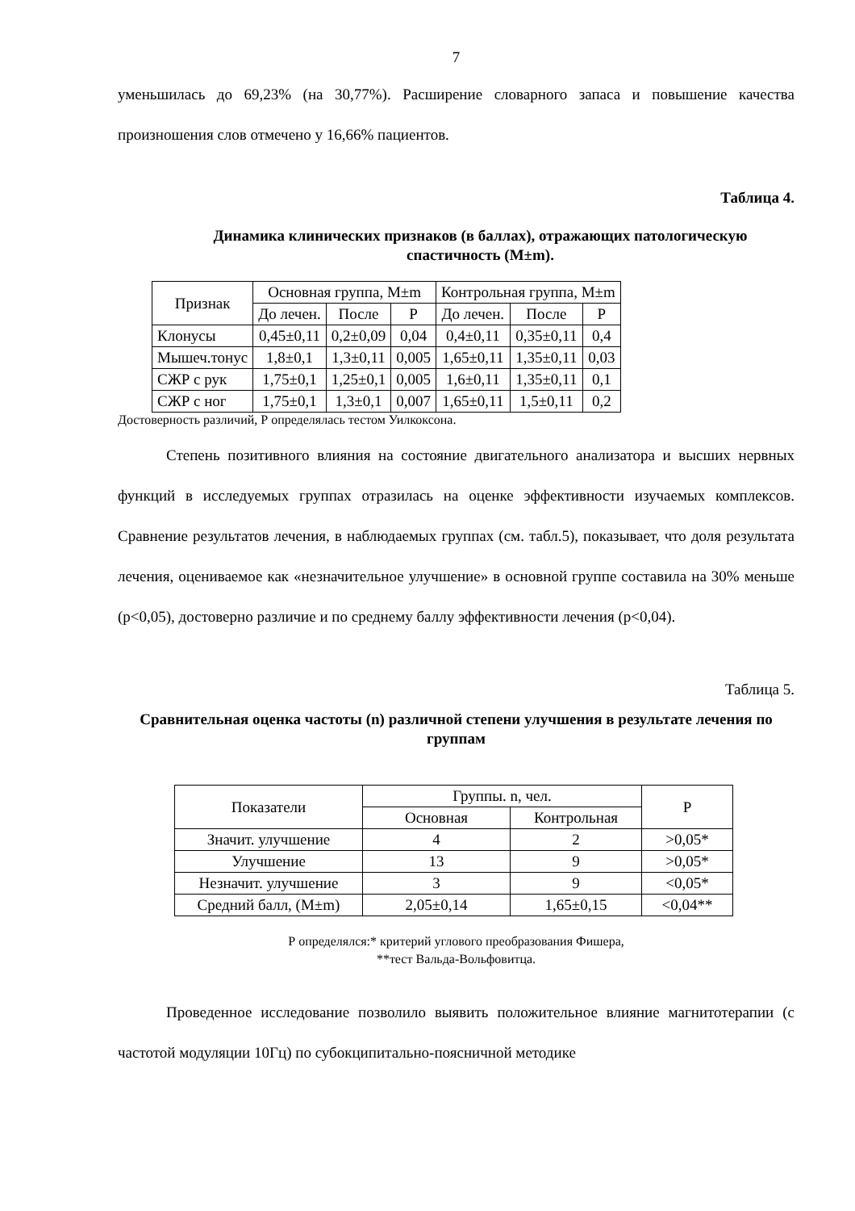7
уменьшилась до 69,23% (на 30,77%). Расширение словарного запаса и повышение качества произношения слов отмечено у 16,66% пациентов.
Таблица 4.
Динамика клинических признаков (в баллах), отражающих патологическую спастичность (M±m).
| Признак | Основная группа, M±m | | | Контрольная группа, M±m | | |
| --- | --- | --- | --- | --- | --- | --- |
| | До лечен. | После | Р | До лечен. | После | Р |
| Клонусы | 0,45±0,11 | 0,2±0,09 | 0,04 | 0,4±0,11 | 0,35±0,11 | 0,4 |
| Мышеч.тонус | 1,8±0,1 | 1,3±0,11 | 0,005 | 1,65±0,11 | 1,35±0,11 | 0,03 |
| СЖР с рук | 1,75±0,1 | 1,25±0,1 | 0,005 | 1,6±0,11 | 1,35±0,11 | 0,1 |
| СЖР с ног | 1,75±0,1 | 1,3±0,1 | 0,007 | 1,65±0,11 | 1,5±0,11 | 0,2 |
Достоверность различий, Р определялась тестом Уилкоксона.
Степень позитивного влияния на состояние двигательного анализатора и высших нервных функций в исследуемых группах отразилась на оценке эффективности изучаемых комплексов. Сравнение результатов лечения, в наблюдаемых группах (см. табл.5), показывает, что доля результата лечения, оцениваемое как «незначительное улучшение» в основной группе составила на 30% меньше (р<0,05), достоверно различие и по среднему баллу эффективности лечения (р<0,04).
Таблица 5.
Сравнительная оценка частоты (n) различной степени улучшения в результате лечения по группам
| Показатели | Группы. n, чел. | | Р |
| --- | --- | --- | --- |
| | Основная | Контрольная | |
| Значит. улучшение | 4 | 2 | >0,05* |
| Улучшение | 13 | 9 | >0,05* |
| Незначит. улучшение | 3 | 9 | <0,05* |
| Средний балл, (M±m) | 2,05±0,14 | 1,65±0,15 | <0,04** |
Р определялся:* критерий углового преобразования Фишера,
**тест Вальда-Вольфовитца.
Проведенное исследование позволило выявить положительное влияние магнитотерапии (с частотой модуляции 10Гц) по субокципитально-поясничной методике